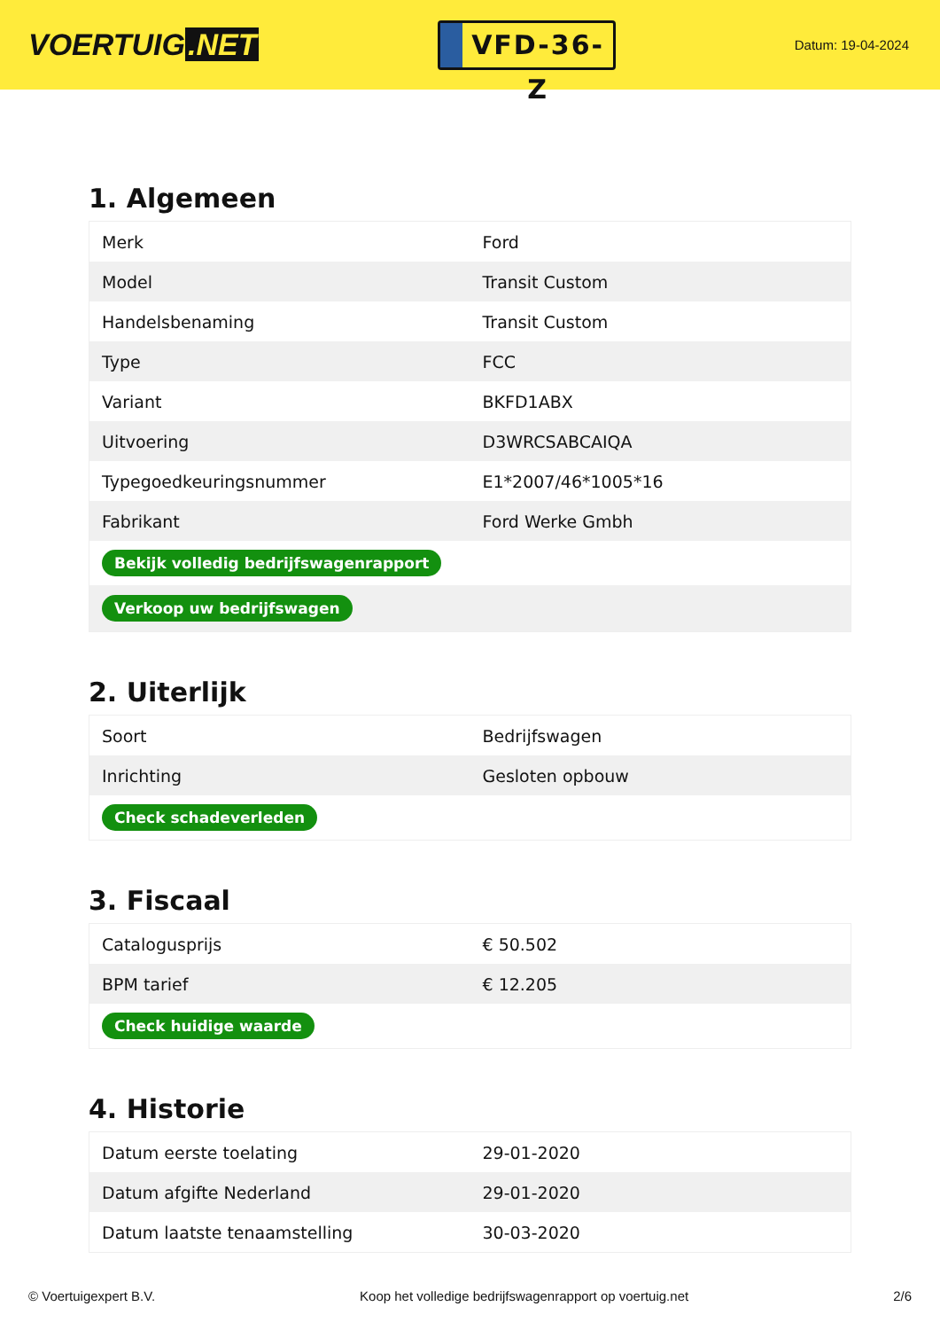VOERTUIG.NET
VFD-36-Z
Datum: 19-04-2024
1. Algemeen
| Merk | Ford |
| Model | Transit Custom |
| Handelsbenaming | Transit Custom |
| Type | FCC |
| Variant | BKFD1ABX |
| Uitvoering | D3WRCSABCAIQA |
| Typegoedkeuringsnummer | E1*2007/46*1005*16 |
| Fabrikant | Ford Werke Gmbh |
| Bekijk volledig bedrijfswagenrapport | |
| Verkoop uw bedrijfswagen | |
2. Uiterlijk
| Soort | Bedrijfswagen |
| Inrichting | Gesloten opbouw |
| Check schadeverleden | |
3. Fiscaal
| Catalogusprijs | € 50.502 |
| BPM tarief | € 12.205 |
| Check huidige waarde | |
4. Historie
| Datum eerste toelating | 29-01-2020 |
| Datum afgifte Nederland | 29-01-2020 |
| Datum laatste tenaamstelling | 30-03-2020 |
© Voertuigexpert B.V. Koop het volledige bedrijfswagenrapport op voertuig.net 2/6